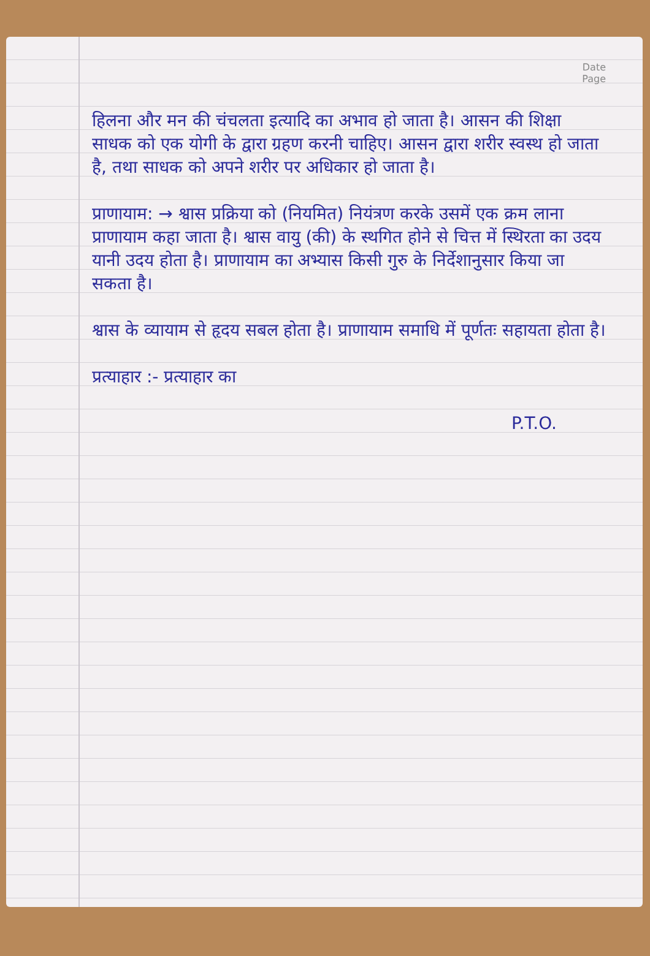Date
Page
हिलना और मन की चंचलता इत्यादि का अभाव हो जाता है। आसन की शिक्षा साधक को एक योगी के द्वारा ग्रहण करनी चाहिए। आसन द्वारा शरीर स्वस्थ हो जाता है, तथा साधक को अपने शरीर पर अधिकार हो जाता है।
प्राणायाम: → श्वास प्रक्रिया को (नियमित) नियंत्रण करके उसमें एक क्रम लाना प्राणायाम कहा जाता है। श्वास वायु (की) के स्थगित होने से चित्त में स्थिरता का उदय यानी उदय होता है। प्राणायाम का अभ्यास किसी गुरु के निर्देशानुसार किया जा सकता है।
श्वास के व्यायाम से हृदय सबल होता है। प्राणायाम समाधि में पूर्णतः सहायता होता है।
प्रत्याहार :- प्रत्याहार का
P.T.O.